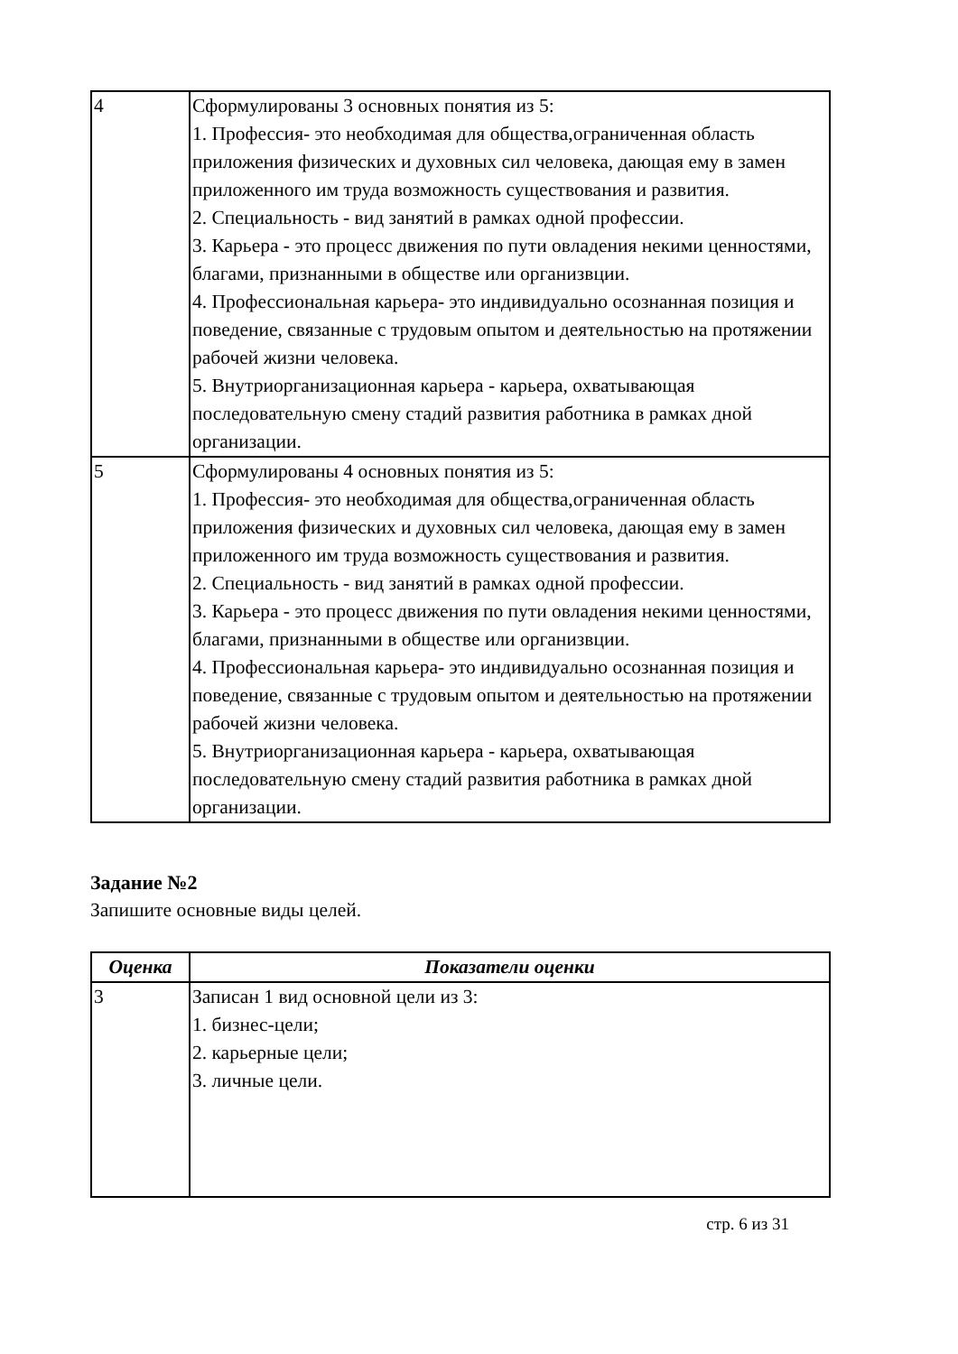| 4 | Сформулированы 3 основных понятия из 5: 1. Профессия- это необходимая для общества,ограниченная область приложения физических и духовных сил человека, дающая ему в замен приложенного им труда возможность существования и развития. 2. Специальность - вид занятий в рамках одной профессии. 3. Карьера - это процесс движения по пути овладения некими ценностями, благами, признанными в обществе или организвции. 4. Профессиональная карьера- это индивидуально осознанная позиция и поведение, связанные с трудовым опытом и деятельностью на протяжении рабочей жизни человека. 5. Внутриорганизационная карьера - карьера, охватывающая последовательную смену стадий развития работника в рамках дной организации. |
| 5 | Сформулированы 4 основных понятия из 5: 1. Профессия- это необходимая для общества,ограниченная область приложения физических и духовных сил человека, дающая ему в замен приложенного им труда возможность существования и развития. 2. Специальность - вид занятий в рамках одной профессии. 3. Карьера - это процесс движения по пути овладения некими ценностями, благами, признанными в обществе или организвции. 4. Профессиональная карьера- это индивидуально осознанная позиция и поведение, связанные с трудовым опытом и деятельностью на протяжении рабочей жизни человека. 5. Внутриорганизационная карьера - карьера, охватывающая последовательную смену стадий развития работника в рамках дной организации. |
Задание №2
Запишите основные виды целей.
| Оценка | Показатели оценки |
| --- | --- |
| 3 | Записан 1 вид основной цели из 3: 1. бизнес-цели; 2. карьерные цели; 3. личные цели. |
стр. 6 из 31